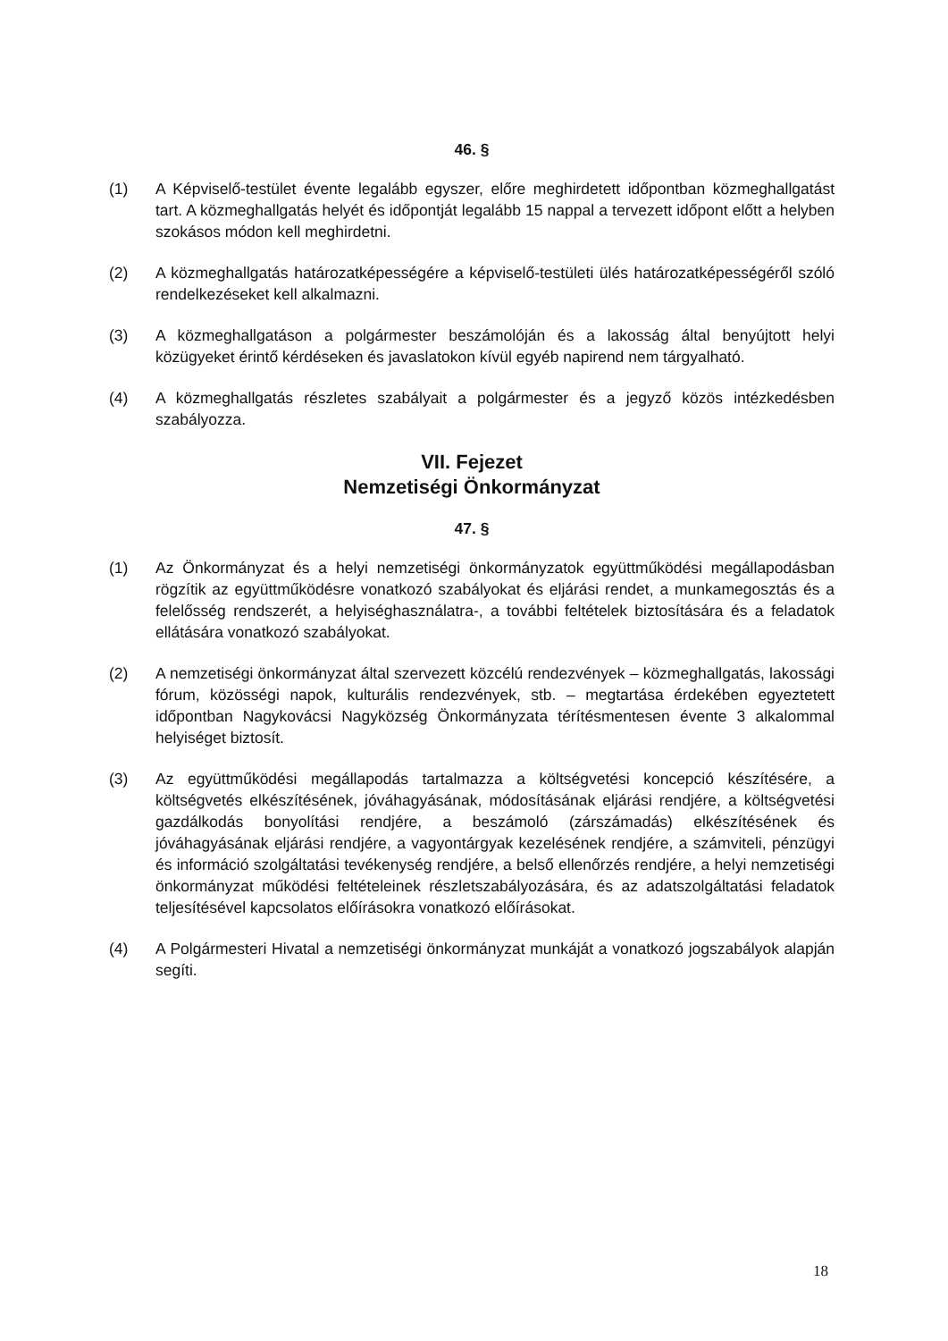46. §
(1) A Képviselő-testület évente legalább egyszer, előre meghirdetett időpontban közmeghallgatást tart. A közmeghallgatás helyét és időpontját legalább 15 nappal a tervezett időpont előtt a helyben szokásos módon kell meghirdetni.
(2) A közmeghallgatás határozatképességére a képviselő-testületi ülés határozatképességéről szóló rendelkezéseket kell alkalmazni.
(3) A közmeghallgatáson a polgármester beszámolóján és a lakosság által benyújtott helyi közügyeket érintő kérdéseken és javaslatokon kívül egyéb napirend nem tárgyalható.
(4) A közmeghallgatás részletes szabályait a polgármester és a jegyző közös intézkedésben szabályozza.
VII. Fejezet
Nemzetiségi Önkormányzat
47. §
(1) Az Önkormányzat és a helyi nemzetiségi önkormányzatok együttműködési megállapodásban rögzítik az együttműködésre vonatkozó szabályokat és eljárási rendet, a munkamegosztás és a felelősség rendszerét, a helyiséghasználatra-, a további feltételek biztosítására és a feladatok ellátására vonatkozó szabályokat.
(2) A nemzetiségi önkormányzat által szervezett közcélú rendezvények – közmeghallgatás, lakossági fórum, közösségi napok, kulturális rendezvények, stb. – megtartása érdekében egyeztetett időpontban Nagykovácsi Nagyközség Önkormányzata térítésmentesen évente 3 alkalommal helyiséget biztosít.
(3) Az együttműködési megállapodás tartalmazza a költségvetési koncepció készítésére, a költségvetés elkészítésének, jóváhagyásának, módosításának eljárási rendjére, a költségvetési gazdálkodás bonyolítási rendjére, a beszámoló (zárszámadás) elkészítésének és jóváhagyásának eljárási rendjére, a vagyontárgyak kezelésének rendjére, a számviteli, pénzügyi és információ szolgáltatási tevékenység rendjére, a belső ellenőrzés rendjére, a helyi nemzetiségi önkormányzat működési feltételeinek részletszabályozására, és az adatszolgáltatási feladatok teljesítésével kapcsolatos előírásokra vonatkozó előírásokat.
(4) A Polgármesteri Hivatal a nemzetiségi önkormányzat munkáját a vonatkozó jogszabályok alapján segíti.
18